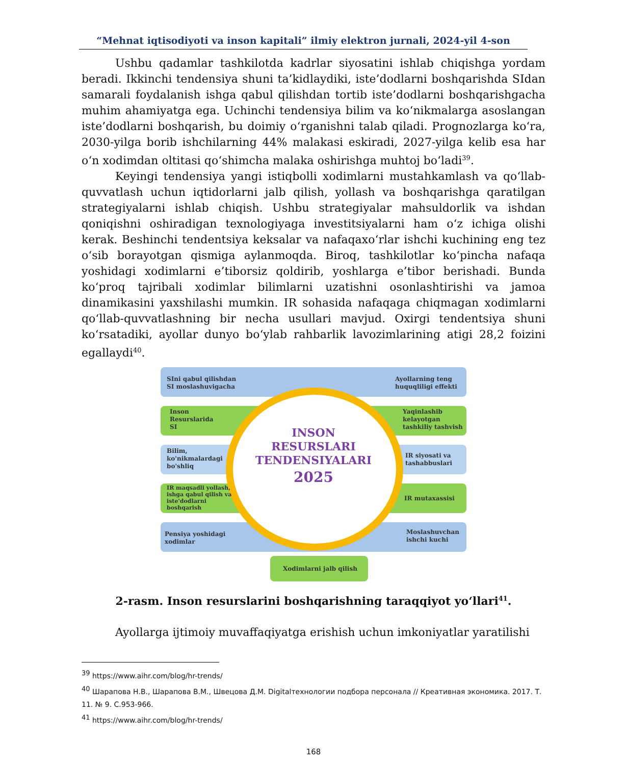“Mehnat iqtisodiyoti va inson kapitali” ilmiy elektron jurnali, 2024-yil 4-son
Ushbu qadamlar tashkilotda kadrlar siyosatini ishlab chiqishga yordam beradi. Ikkinchi tendensiya shuni ta’kidlaydiki, iste’dodlarni boshqarishda SIdan samarali foydalanish ishga qabul qilishdan tortib iste’dodlarni boshqarishgacha muhim ahamiyatga ega. Uchinchi tendensiya bilim va koʻnikmalarga asoslangan iste’dodlarni boshqarish, bu doimiy oʻrganishni talab qiladi. Prognozlarga koʻra, 2030-yilga borib ishchilarning 44% malakasi eskiradi, 2027-yilga kelib esa har oʻn xodimdan oltitasi qoʻshimcha malaka oshirishga muhtoj boʻladi<sup>39</sup>.
Keyingi tendensiya yangi istiqbolli xodimlarni mustahkamlash va qoʻllab-quvvatlash uchun iqtidorlarni jalb qilish, yollash va boshqarishga qaratilgan strategiyalarni ishlab chiqish. Ushbu strategiyalar mahsuldorlik va ishdan qoniqishni oshiradigan texnologiyaga investitsiyalarni ham oʻz ichiga olishi kerak. Beshinchi tendentsiya keksalar va nafaqaxoʻrlar ishchi kuchining eng tez oʻsib borayotgan qismiga aylanmoqda. Biroq, tashkilotlar koʻpincha nafaqa yoshidagi xodimlarni e’tiborsiz qoldirib, yoshlarga e’tibor berishadi. Bunda koʻproq tajribali xodimlar bilimlarni uzatishni osonlashtirishi va jamoa dinamikasini yaxshilashi mumkin. IR sohasida nafaqaga chiqmagan xodimlarni qoʻllab-quvvatlashning bir necha usullari mavjud. Oxirgi tendentsiya shuni koʻrsatadiki, ayollar dunyo boʻylab rahbarlik lavozimlarining atigi 28,2 foizini egallaydi<sup>40</sup>.
SIni qabul qilishdan
SI moslashuvigacha
Ayollarning teng
huquqliligi effekti
Inson
Resurslarida
SI
Yaqinlashib
kelayotgan
tashkiliy tashvish
Bilim,
ko'nikmalardagi
bo'shliq
IR siyosati va
tashabbuslari
IR maqsadli yollash,
ishga qabul qilish va
iste'dodlarni
boshqarish
IR mutaxassisi
Pensiya yoshidagi
xodimlar
Moslashuvchan
ishchi kuchi
Xodimlarni jalb qilish
INSON
RESURSLARI
TENDENSIYALARI
2025
2-rasm. Inson resurslarini boshqarishning taraqqiyot yoʻllari<sup>41</sup>.
Ayollarga ijtimoiy muvaffaqiyatga erishish uchun imkoniyatlar yaratilishi
<sup>39</sup> https://www.aihr.com/blog/hr-trends/
<sup>40</sup> Шарапова Н.В., Шарапова В.М., Швецова Д.М. Digitalтехнологии подбора персонала // Креативная экономика. 2017. Т. 11. № 9. С.953-966.
<sup>41</sup> https://www.aihr.com/blog/hr-trends/
168